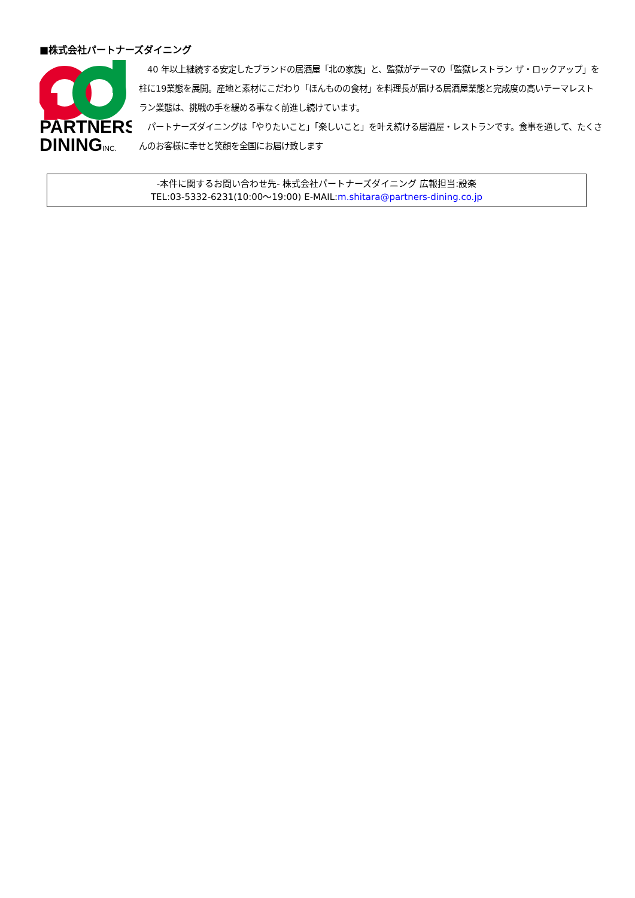■株式会社パートナーズダイニング
PARTNERS
DININGINC.
　40 年以上継続する安定したブランドの居酒屋「北の家族」と、監獄がテーマの「監獄レストラン ザ・ロックアップ」を柱に19業態を展開。産地と素材にこだわり「ほんものの食材」を料理長が届ける居酒屋業態と完成度の高いテーマレストラン業態は、挑戦の手を緩める事なく前進し続けています。
　パートナーズダイニングは「やりたいこと」「楽しいこと」を叶え続ける居酒屋・レストランです。食事を通して、たくさんのお客様に幸せと笑顔を全国にお届け致します
-本件に関するお問い合わせ先- 株式会社パートナーズダイニング 広報担当:設楽
TEL:03-5332-6231(10:00～19:00) E-MAIL:m.shitara@partners-dining.co.jp